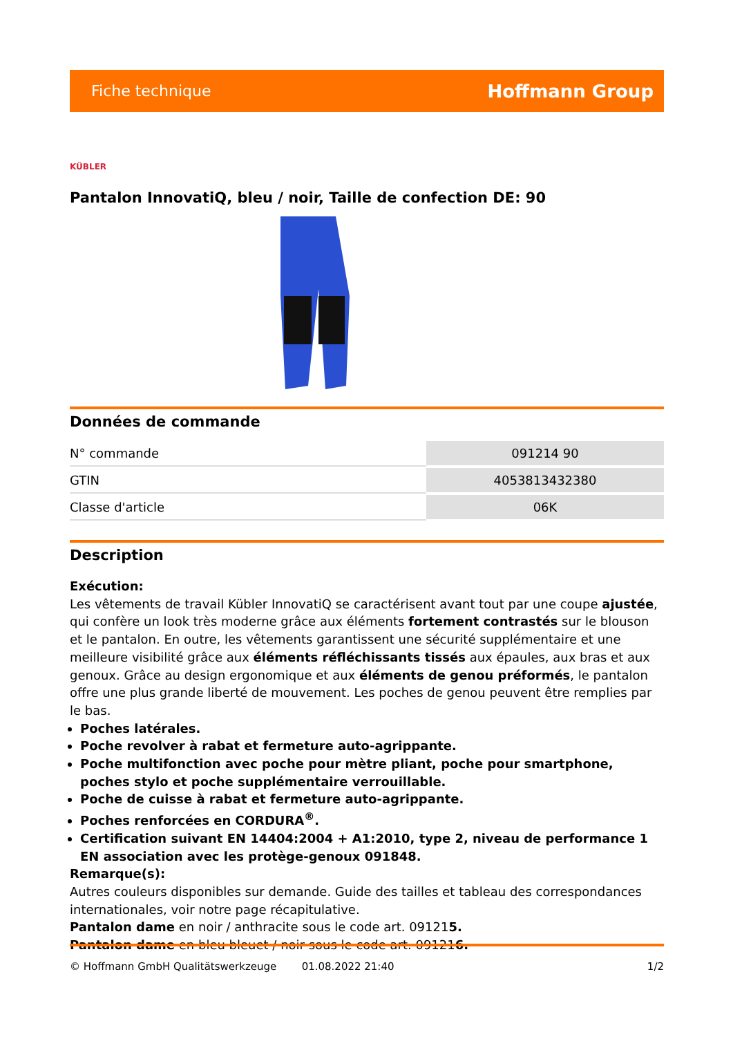Fiche technique Hoffmann Group
KÜBLER
Pantalon InnovatiQ, bleu / noir, Taille de confection DE: 90
Données de commande
| N° commande | 091214 90 |
| GTIN | 4053813432380 |
| Classe d'article | 06K |
Description
Exécution:
Les vêtements de travail Kübler InnovatiQ se caractérisent avant tout par une coupe ajustée, qui confère un look très moderne grâce aux éléments fortement contrastés sur le blouson et le pantalon. En outre, les vêtements garantissent une sécurité supplémentaire et une meilleure visibilité grâce aux éléments réfléchissants tissés aux épaules, aux bras et aux genoux. Grâce au design ergonomique et aux éléments de genou préformés, le pantalon offre une plus grande liberté de mouvement. Les poches de genou peuvent être remplies par le bas.
Poches latérales.
Poche revolver à rabat et fermeture auto-agrippante.
Poche multifonction avec poche pour mètre pliant, poche pour smartphone, poches stylo et poche supplémentaire verrouillable.
Poche de cuisse à rabat et fermeture auto-agrippante.
Poches renforcées en CORDURA<sup>®</sup>.
Certification suivant EN 14404:2004 + A1:2010, type 2, niveau de performance 1 EN association avec les protège-genoux 091848.
Remarque(s):
Autres couleurs disponibles sur demande. Guide des tailles et tableau des correspondances internationales, voir notre page récapitulative.
Pantalon dame en noir / anthracite sous le code art. 091215.
Pantalon dame en bleu bleuet / noir sous le code art. 091216.
© Hoffmann GmbH Qualitätswerkzeuge 01.08.2022 21:40 1/2